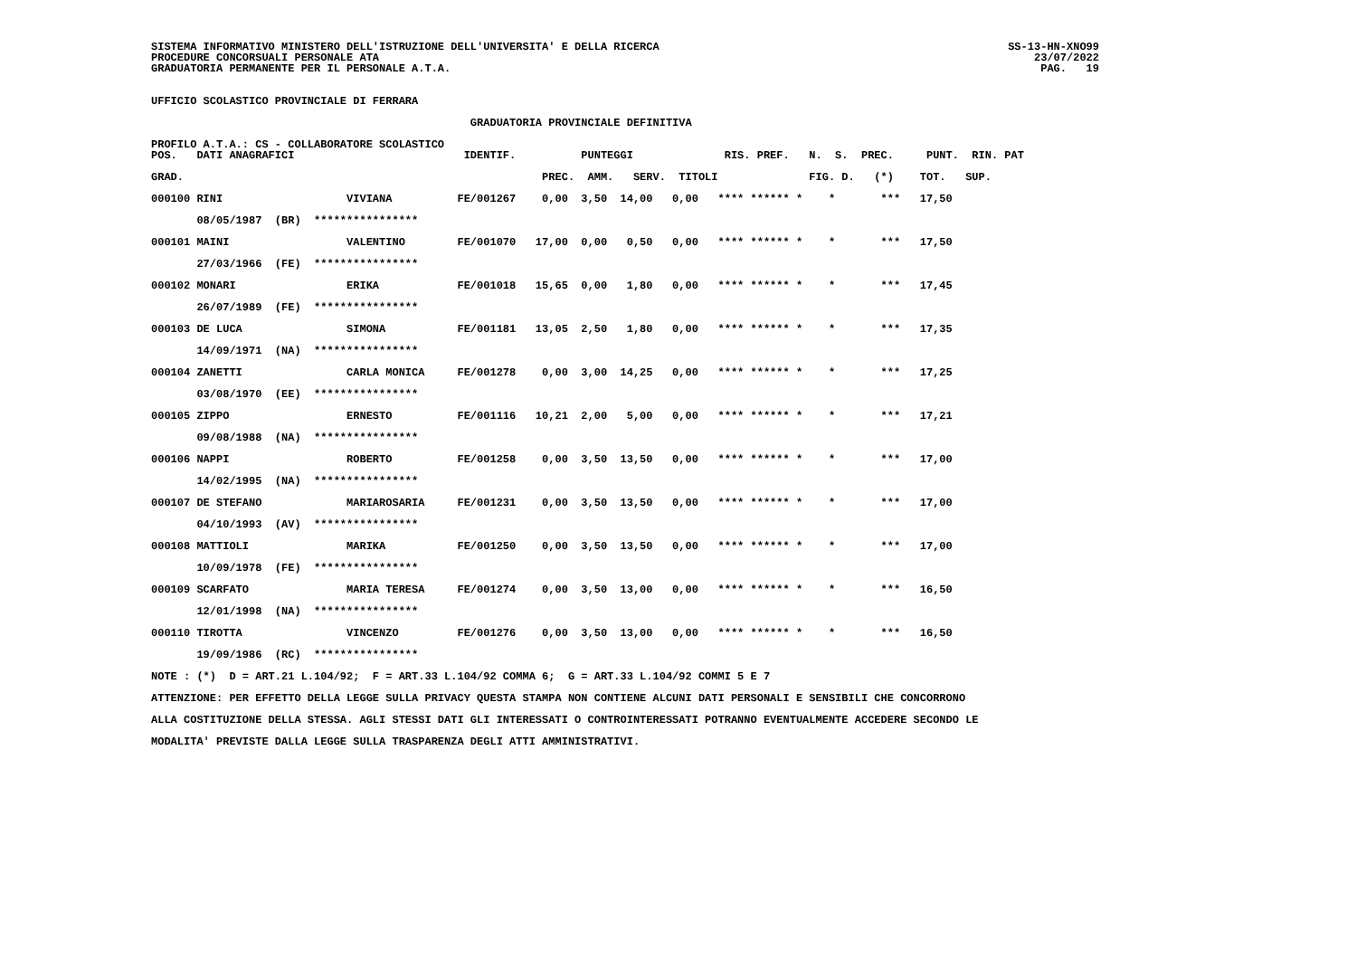SISTEMA INFORMATIVO MINISTERO DELL'ISTRUZIONE DELL'UNIVERSITA' E DELLA RICERCA SS-13-HN-XNO99
PROCEDURE CONCORSUALI PERSONALE ATA 23/07/2022
GRADUATORIA PERMANENTE PER IL PERSONALE A.T.A. PAG. 19
UFFICIO SCOLASTICO PROVINCIALE DI FERRARA GRADUATORIA PROVINCIALE DEFINITIVA PROFILO A.T.A.: CS - COLLABORATORE SCOLASTICO POS. DATI ANAGRAFICI IDENTIF. PUNTEGGI RIS. PREF. N. S. PREC. PUNT. RIN. PAT GRAD. PREC. AMM. SERV. TITOLI FIG. D. (*) TOT. SUP. 000100 RINI VIVIANA FE/001267 0,00 3,50 14,00 0,00 **** ****** * * *** 17,50 08/05/1987 (BR) **************** 000101 MAINI VALENTINO FE/001070 17,00 0,00 0,50 0,00 **** ****** * * *** 17,50 27/03/1966 (FE) **************** 000102 MONARI ERIKA FE/001018 15,65 0,00 1,80 0,00 **** ****** * * *** 17,45 26/07/1989 (FE) **************** 000103 DE LUCA SIMONA FE/001181 13,05 2,50 1,80 0,00 **** ****** * * *** 17,35 14/09/1971 (NA) **************** 000104 ZANETTI CARLA MONICA FE/001278 0,00 3,00 14,25 0,00 **** ****** * * *** 17,25 03/08/1970 (EE) **************** 000105 ZIPPO ERNESTO FE/001116 10,21 2,00 5,00 0,00 **** ****** * * *** 17,21 09/08/1988 (NA) **************** 000106 NAPPI ROBERTO FE/001258 0,00 3,50 13,50 0,00 **** ****** * * *** 17,00 14/02/1995 (NA) **************** 000107 DE STEFANO MARIAROSARIA FE/001231 0,00 3,50 13,50 0,00 **** ****** * * *** 17,00 04/10/1993 (AV) **************** 000108 MATTIOLI MARIKA FE/001250 0,00 3,50 13,50 0,00 **** ****** * * *** 17,00 10/09/1978 (FE) **************** 000109 SCARFATO MARIA TERESA FE/001274 0,00 3,50 13,00 0,00 **** ****** * * *** 16,50 12/01/1998 (NA) **************** 000110 TIROTTA VINCENZO FE/001276 0,00 3,50 13,00 0,00 **** ****** * * *** 16,50 19/09/1986 (RC) **************** NOTE : (*) D = ART.21 L.104/92; F = ART.33 L.104/92 COMMA 6; G = ART.33 L.104/92 COMMI 5 E 7 ATTENZIONE: PER EFFETTO DELLA LEGGE SULLA PRIVACY QUESTA STAMPA NON CONTIENE ALCUNI DATI PERSONALI E SENSIBILI CHE CONCORRONO ALLA COSTITUZIONE DELLA STESSA. AGLI STESSI DATI GLI INTERESSATI O CONTROINTERESSATI POTRANNO EVENTUALMENTE ACCEDERE SECONDO LE MODALITA' PREVISTE DALLA LEGGE SULLA TRASPARENZA DEGLI ATTI AMMINISTRATIVI.